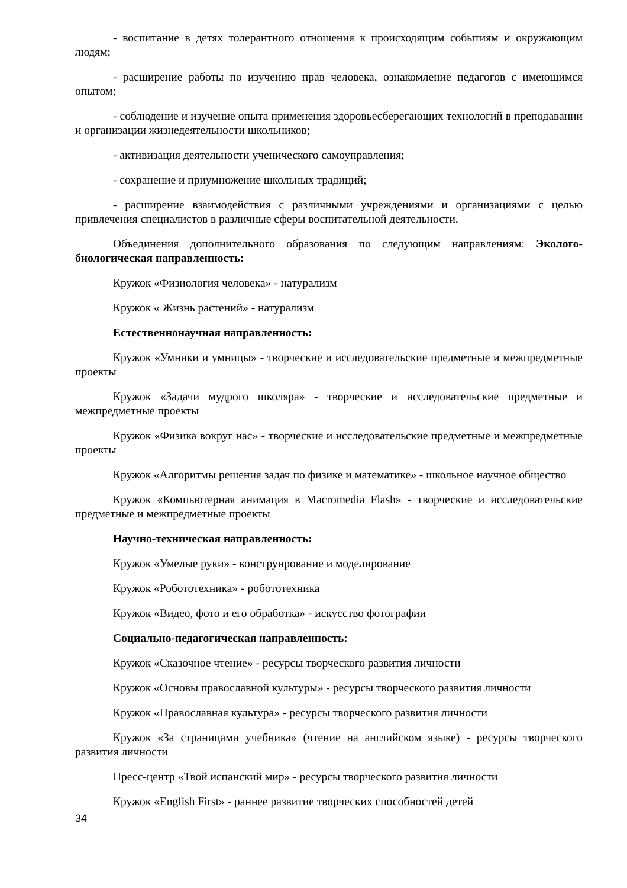- воспитание в детях толерантного отношения к происходящим событиям и окружающим людям;
- расширение работы по изучению прав человека, ознакомление педагогов с имеющимся опытом;
- соблюдение и изучение опыта применения здоровьесберегающих технологий в преподавании и организации жизнедеятельности школьников;
- активизация деятельности ученического самоуправления;
- сохранение и приумножение школьных традиций;
- расширение взаимодействия с различными учреждениями и организациями с целью привлечения специалистов в различные сферы воспитательной деятельности.
Объединения дополнительного образования по следующим направлениям: Эколого-биологическая направленность:
Кружок «Физиология человека» - натурализм
Кружок « Жизнь растений» - натурализм
Естественнонаучная направленность:
Кружок «Умники и умницы» - творческие и исследовательские предметные и межпредметные проекты
Кружок «Задачи мудрого школяра» - творческие и исследовательские предметные и межпредметные проекты
Кружок «Физика вокруг нас» - творческие и исследовательские предметные и межпредметные проекты
Кружок «Алгоритмы решения задач по физике и математике» - школьное научное общество
Кружок «Компьютерная анимация в Macromedia Flash» - творческие и исследовательские предметные и межпредметные проекты
Научно-техническая направленность:
Кружок «Умелые руки» - конструирование и моделирование
Кружок «Робототехника» - робототехника
Кружок «Видео, фото и его обработка» - искусство фотографии
Социально-педагогическая направленность:
Кружок «Сказочное чтение» - ресурсы творческого развития личности
Кружок «Основы православной культуры» - ресурсы творческого развития личности
Кружок «Православная культура» - ресурсы творческого развития личности
Кружок «За страницами учебника» (чтение на английском языке) - ресурсы творческого развития личности
Пресс-центр «Твой испанский мир» - ресурсы творческого развития личности
Кружок «English First» - раннее развитие творческих способностей детей
34